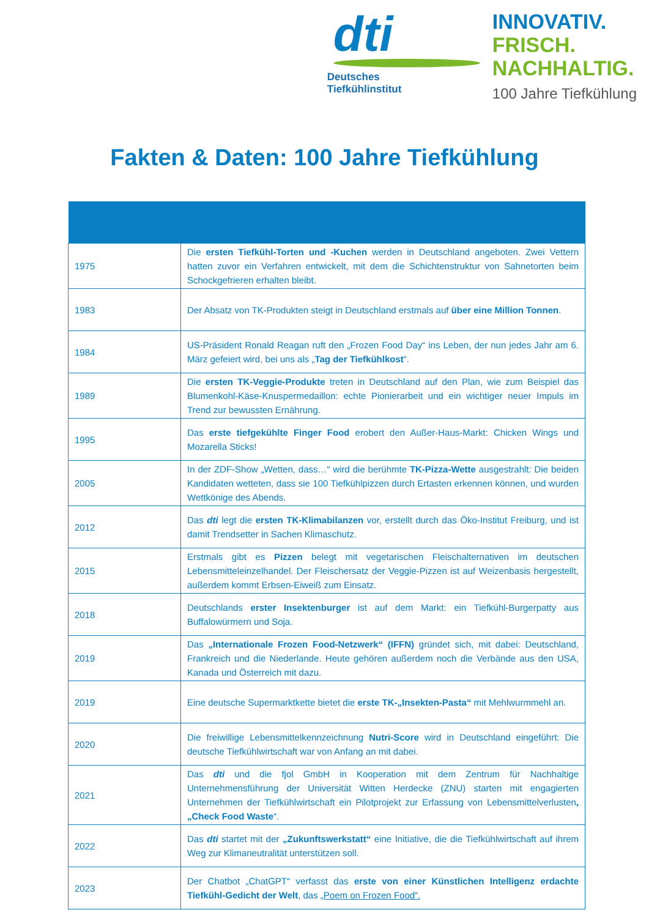dti
Deutsches
Tiefkühlinstitut
INNOVATIV.
FRISCH.
NACHHALTIG.
100 Jahre Tiefkühlung
Fakten & Daten: 100 Jahre Tiefkühlung
| 1975 | Die ersten Tiefkühl-Torten und -Kuchen werden in Deutschland angeboten. Zwei Vettern hatten zuvor ein Verfahren entwickelt, mit dem die Schichtenstruktur von Sahnetorten beim Schockgefrieren erhalten bleibt. |
| 1983 | Der Absatz von TK-Produkten steigt in Deutschland erstmals auf über eine Million Tonnen . |
| 1984 | US-Präsident Ronald Reagan ruft den „Frozen Food Day“ ins Leben, der nun jedes Jahr am 6. März gefeiert wird, bei uns als „ Tag der Tiefkühlkost “. |
| 1989 | Die ersten TK-Veggie-Produkte treten in Deutschland auf den Plan, wie zum Beispiel das Blumenkohl-Käse-Knuspermedaillon: echte Pionierarbeit und ein wichtiger neuer Impuls im Trend zur bewussten Ernährung. |
| 1995 | Das erste tiefgekühlte Finger Food erobert den Außer-Haus-Markt: Chicken Wings und Mozarella Sticks! |
| 2005 | In der ZDF-Show „Wetten, dass…“ wird die berühmte TK-Pizza-Wette ausgestrahlt: Die beiden Kandidaten wetteten, dass sie 100 Tiefkühlpizzen durch Ertasten erkennen können, und wurden Wettkönige des Abends. |
| 2012 | Das dti legt die ersten TK-Klimabilanzen vor, erstellt durch das Öko-Institut Freiburg, und ist damit Trendsetter in Sachen Klimaschutz. |
| 2015 | Erstmals gibt es Pizzen belegt mit vegetarischen Fleischalternativen im deutschen Lebensmitteleinzelhandel. Der Fleischersatz der Veggie-Pizzen ist auf Weizenbasis hergestellt, außerdem kommt Erbsen-Eiweiß zum Einsatz. |
| 2018 | Deutschlands erster Insektenburger ist auf dem Markt: ein Tiefkühl-Burgerpatty aus Buffalowürmern und Soja. |
| 2019 | Das „Internationale Frozen Food-Netzwerk“ (IFFN) gründet sich, mit dabei: Deutschland, Frankreich und die Niederlande. Heute gehören außerdem noch die Verbände aus den USA, Kanada und Österreich mit dazu. |
| 2019 | Eine deutsche Supermarktkette bietet die erste TK-„Insekten-Pasta“ mit Mehlwurmmehl an. |
| 2020 | Die freiwillige Lebensmittelkennzeichnung Nutri-Score wird in Deutschland eingeführt: Die deutsche Tiefkühlwirtschaft war von Anfang an mit dabei. |
| 2021 | Das dti und die fjol GmbH in Kooperation mit dem Zentrum für Nachhaltige Unternehmensführung der Universität Witten Herdecke (ZNU) starten mit engagierten Unternehmen der Tiefkühlwirtschaft ein Pilotprojekt zur Erfassung von Lebensmittelverlusten , „Check Food Waste “. |
| 2022 | Das dti startet mit der „Zukunftswerkstatt“ eine Initiative, die die Tiefkühlwirtschaft auf ihrem Weg zur Klimaneutralität unterstützen soll. |
| 2023 | Der Chatbot „ChatGPT“ verfasst das erste von einer Künstlichen Intelligenz erdachte Tiefkühl-Gedicht der Welt , das „Poem on Frozen Food“. |